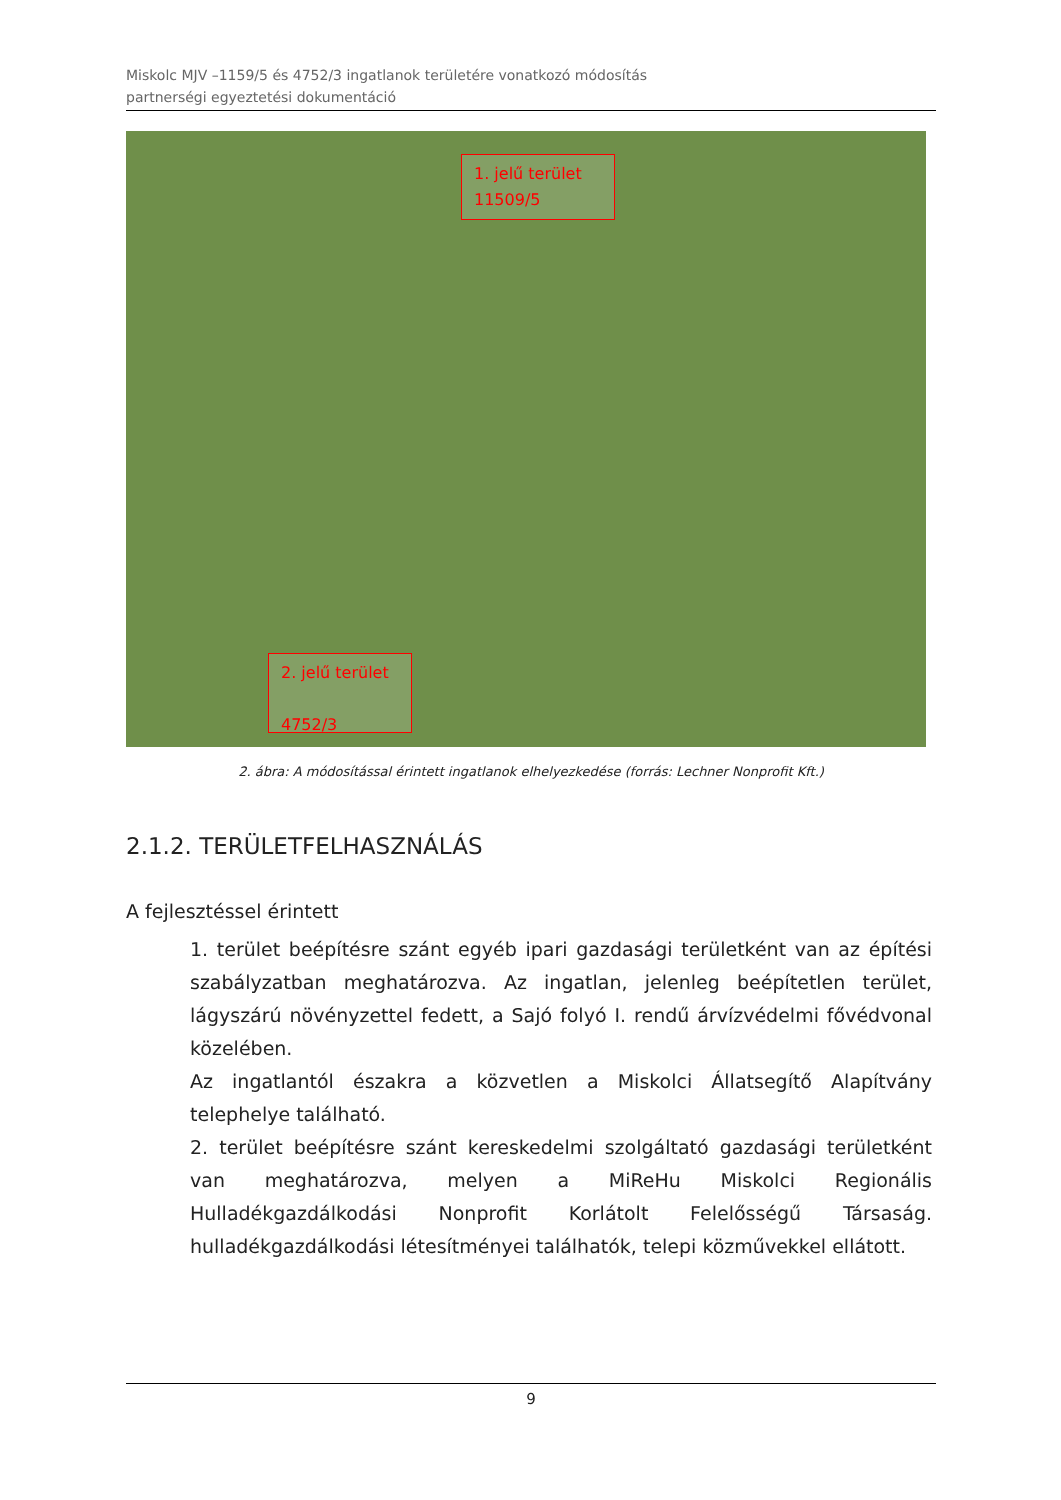Miskolc MJV –1159/5 és 4752/3 ingatlanok területére vonatkozó módosítás
partnerségi egyeztetési dokumentáció
1. jelű terület
11509/5
2. jelű terület
4752/3
2. ábra: A módosítással érintett ingatlanok elhelyezkedése (forrás: Lechner Nonprofit Kft.)
2.1.2. TERÜLETFELHASZNÁLÁS
A fejlesztéssel érintett
1. terület beépítésre szánt egyéb ipari gazdasági területként van az építési szabályzatban meghatározva. Az ingatlan, jelenleg beépítetlen terület, lágyszárú növényzettel fedett, a Sajó folyó I. rendű árvízvédelmi fővédvonal közelében.
Az ingatlantól északra a közvetlen a Miskolci Állatsegítő Alapítvány telephelye található.
2. terület beépítésre szánt kereskedelmi szolgáltató gazdasági területként van meghatározva, melyen a MiReHu Miskolci Regionális Hulladékgazdálkodási Nonprofit Korlátolt Felelősségű Társaság. hulladékgazdálkodási létesítményei találhatók, telepi közművekkel ellátott.
9